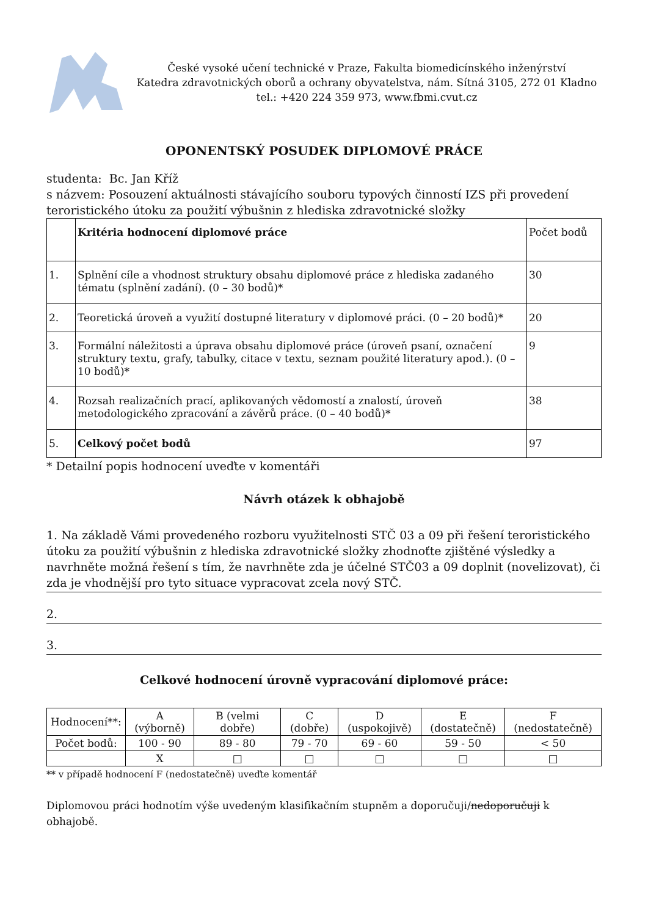České vysoké učení technické v Praze, Fakulta biomedicínského inženýrství
Katedra zdravotnických oborů a ochrany obyvatelstva, nám. Sítná 3105, 272 01 Kladno
tel.: +420 224 359 973, www.fbmi.cvut.cz
OPONENTSKÝ POSUDEK DIPLOMOVÉ PRÁCE
studenta: Bc. Jan Kříž
s názvem: Posouzení aktuálnosti stávajícího souboru typových činností IZS při provedení teroristického útoku za použití výbušnin z hlediska zdravotnické složky
| | Kritéria hodnocení diplomové práce | Počet bodů |
| 1. | Splnění cíle a vhodnost struktury obsahu diplomové práce z hlediska zadaného tématu (splnění zadání). (0 – 30 bodů)* | 30 |
| 2. | Teoretická úroveň a využití dostupné literatury v diplomové práci. (0 – 20 bodů)* | 20 |
| 3. | Formální náležitosti a úprava obsahu diplomové práce (úroveň psaní, označení struktury textu, grafy, tabulky, citace v textu, seznam použité literatury apod.). (0 – 10 bodů)* | 9 |
| 4. | Rozsah realizačních prací, aplikovaných vědomostí a znalostí, úroveň metodologického zpracování a závěrů práce. (0 – 40 bodů)* | 38 |
| 5. | Celkový počet bodů | 97 |
* Detailní popis hodnocení uveďte v komentáři
Návrh otázek k obhajobě
1. Na základě Vámi provedeného rozboru využitelnosti STČ 03 a 09 při řešení teroristického útoku za použití výbušnin z hlediska zdravotnické složky zhodnoťte zjištěné výsledky a navrhněte možná řešení s tím, že navrhněte zda je účelné STČ03 a 09 doplnit (novelizovat), či zda je vhodnější pro tyto situace vypracovat zcela nový STČ.
2.
3.
Celkové hodnocení úrovně vypracování diplomové práce:
| Hodnocení**: | A (výborně) | B (velmi dobře) | C (dobře) | D (uspokojivě) | E (dostatečně) | F (nedostatečně) |
| Počet bodů: | 100 - 90 | 89 - 80 | 79 - 70 | 69 - 60 | 59 - 50 | < 50 |
| | X | □ | □ | □ | □ | □ |
** v případě hodnocení F (nedostatečně) uveďte komentář
Diplomovou práci hodnotím výše uvedeným klasifikačním stupněm a doporučuji/nedoporučuji k obhajobě.